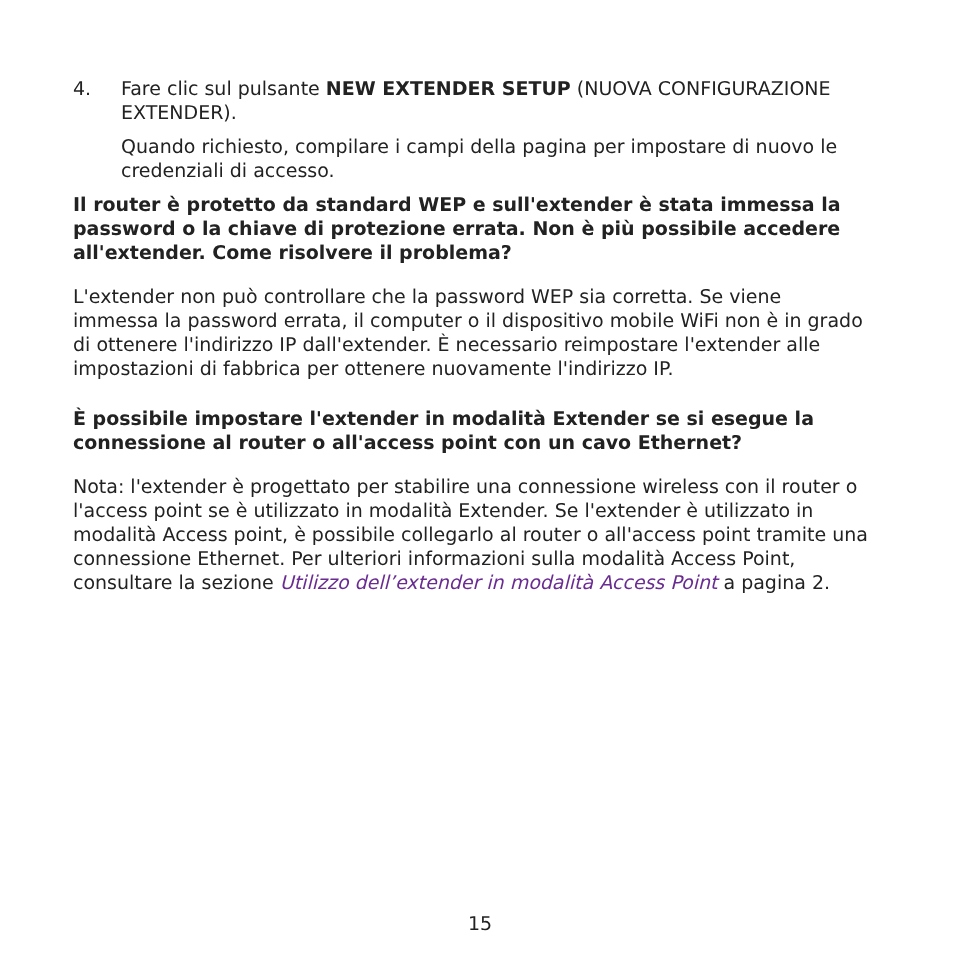4. Fare clic sul pulsante NEW EXTENDER SETUP (NUOVA CONFIGURAZIONE EXTENDER).
Quando richiesto, compilare i campi della pagina per impostare di nuovo le credenziali di accesso.
Il router è protetto da standard WEP e sull'extender è stata immessa la password o la chiave di protezione errata. Non è più possibile accedere all'extender. Come risolvere il problema?
L'extender non può controllare che la password WEP sia corretta. Se viene immessa la password errata, il computer o il dispositivo mobile WiFi non è in grado di ottenere l'indirizzo IP dall'extender. È necessario reimpostare l'extender alle impostazioni di fabbrica per ottenere nuovamente l'indirizzo IP.
È possibile impostare l'extender in modalità Extender se si esegue la connessione al router o all'access point con un cavo Ethernet?
Nota: l'extender è progettato per stabilire una connessione wireless con il router o l'access point se è utilizzato in modalità Extender. Se l'extender è utilizzato in modalità Access point, è possibile collegarlo al router o all'access point tramite una connessione Ethernet. Per ulteriori informazioni sulla modalità Access Point, consultare la sezione Utilizzo dell’extender in modalità Access Point a pagina 2.
15